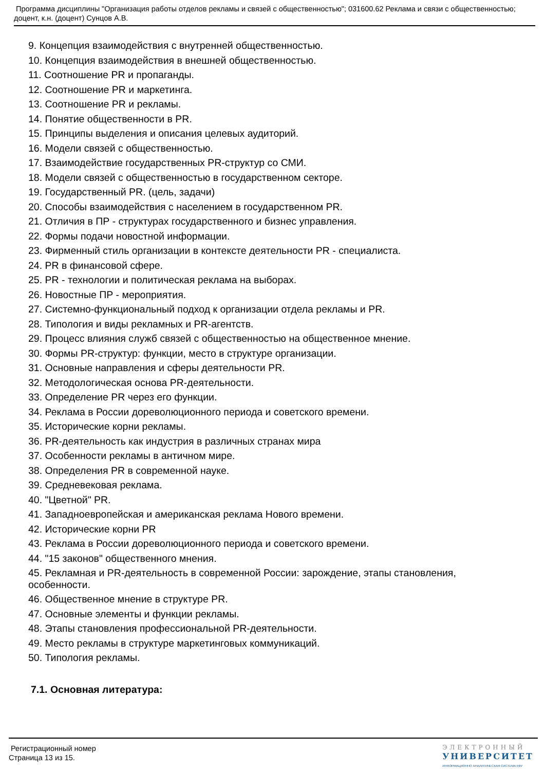Программа дисциплины "Организация работы отделов рекламы и связей с общественностью"; 031600.62 Реклама и связи с общественностью; доцент, к.н. (доцент) Сунцов А.В.
9. Концепция взаимодействия с внутренней общественностью.
10. Концепция взаимодействия в внешней общественностью.
11. Соотношение PR и пропаганды.
12. Соотношение PR и маркетинга.
13. Соотношение PR и рекламы.
14. Понятие общественности в PR.
15. Принципы выделения и описания целевых аудиторий.
16. Модели связей с общественностью.
17. Взаимодействие государственных PR-структур со СМИ.
18. Модели связей с общественностью в государственном секторе.
19. Государственный PR. (цель, задачи)
20. Способы взаимодействия с населением в государственном PR.
21. Отличия в ПР - структурах государственного и бизнес управления.
22. Формы подачи новостной информации.
23. Фирменный стиль организации в контексте деятельности PR - специалиста.
24. PR в финансовой сфере.
25. PR - технологии и политическая реклама на выборах.
26. Новостные ПР - мероприятия.
27. Системно-функциональный подход к организации отдела рекламы и PR.
28. Типология и виды рекламных и PR-агентств.
29. Процесс влияния служб связей с общественностью на общественное мнение.
30. Формы PR-структур: функции, место в структуре организации.
31. Основные направления и сферы деятельности PR.
32. Методологическая основа PR-деятельности.
33. Определение PR через его функции.
34. Реклама в России дореволюционного периода и советского времени.
35. Исторические корни рекламы.
36. PR-деятельность как индустрия в различных странах мира
37. Особенности рекламы в античном мире.
38. Определения PR в современной науке.
39. Средневековая реклама.
40. "Цветной" PR.
41. Западноевропейская и американская реклама Нового времени.
42. Исторические корни PR
43. Реклама в России дореволюционного периода и советского времени.
44. "15 законов" общественного мнения.
45. Рекламная и PR-деятельность в современной России: зарождение, этапы становления, особенности.
46. Общественное мнение в структуре PR.
47. Основные элементы и функции рекламы.
48. Этапы становления профессиональной PR-деятельности.
49. Место рекламы в структуре маркетинговых коммуникаций.
50. Типология рекламы.
7.1. Основная литература:
Регистрационный номер
Страница 13 из 15.
ЭЛЕКТРОННЫЙ
УНИВЕРСИТЕТ
ИНФОРМАЦИОННО АНАЛИТИЧЕСКАЯ СИСТЕМА КФУ